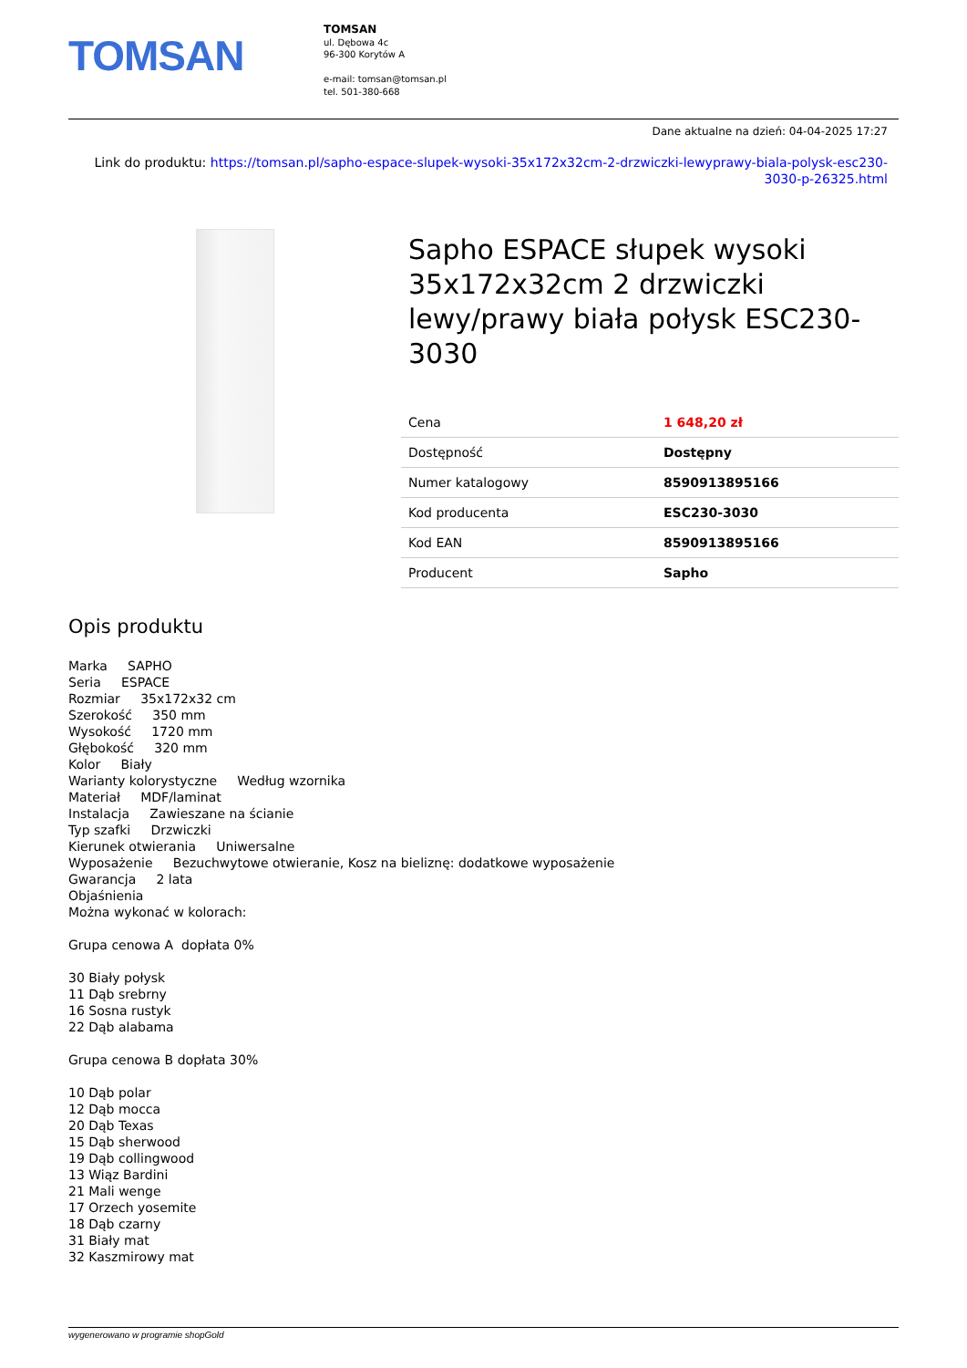TOMSAN
TOMSAN
ul. Dębowa 4c
96-300 Korytów A
e-mail: tomsan@tomsan.pl
tel. 501-380-668
Dane aktualne na dzień: 04-04-2025 17:27
Link do produktu: https://tomsan.pl/sapho-espace-slupek-wysoki-35x172x32cm-2-drzwiczki-lewyprawy-biala-polysk-esc230-3030-p-26325.html
Sapho ESPACE słupek wysoki 35x172x32cm 2 drzwiczki lewy/prawy biała połysk ESC230-3030
| Cena | 1 648,20 zł |
| Dostępność | Dostępny |
| Numer katalogowy | 8590913895166 |
| Kod producenta | ESC230-3030 |
| Kod EAN | 8590913895166 |
| Producent | Sapho |
Opis produktu
Marka SAPHO
Seria ESPACE
Rozmiar 35x172x32 cm
Szerokość 350 mm
Wysokość 1720 mm
Głębokość 320 mm
Kolor Biały
Warianty kolorystyczne Według wzornika
Materiał MDF/laminat
Instalacja Zawieszane na ścianie
Typ szafki Drzwiczki
Kierunek otwierania Uniwersalne
Wyposażenie Bezuchwytowe otwieranie, Kosz na bieliznę: dodatkowe wyposażenie
Gwarancja 2 lata
Objaśnienia
Można wykonać w kolorach:
Grupa cenowa A dopłata 0%
30 Biały połysk
11 Dąb srebrny
16 Sosna rustyk
22 Dąb alabama
Grupa cenowa B dopłata 30%
10 Dąb polar
12 Dąb mocca
20 Dąb Texas
15 Dąb sherwood
19 Dąb collingwood
13 Wiąz Bardini
21 Mali wenge
17 Orzech yosemite
18 Dąb czarny
31 Biały mat
32 Kaszmirowy mat
wygenerowano w programie shopGold